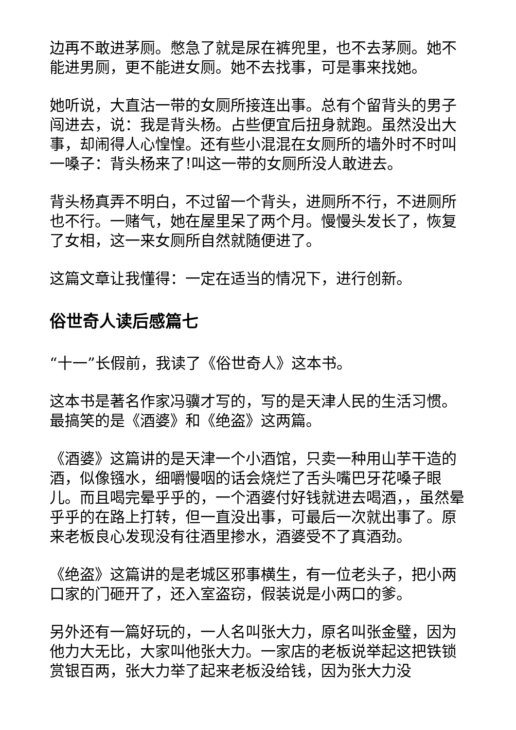边再不敢进茅厕。憋急了就是尿在裤兜里，也不去茅厕。她不能进男厕，更不能进女厕。她不去找事，可是事来找她。
她听说，大直沽一带的女厕所接连出事。总有个留背头的男子闯进去，说：我是背头杨。占些便宜后扭身就跑。虽然没出大事，却闹得人心惶惶。还有些小混混在女厕所的墙外时不时叫一嗓子：背头杨来了!叫这一带的女厕所没人敢进去。
背头杨真弄不明白，不过留一个背头，进厕所不行，不进厕所也不行。一赌气，她在屋里呆了两个月。慢慢头发长了，恢复了女相，这一来女厕所自然就随便进了。
这篇文章让我懂得：一定在适当的情况下，进行创新。
俗世奇人读后感篇七
“十一”长假前，我读了《俗世奇人》这本书。
这本书是著名作家冯骥才写的，写的是天津人民的生活习惯。最搞笑的是《酒婆》和《绝盗》这两篇。
《酒婆》这篇讲的是天津一个小酒馆，只卖一种用山芋干造的酒，似像镪水，细嚼慢咽的话会烧烂了舌头嘴巴牙花嗓子眼儿。而且喝完晕乎乎的，一个酒婆付好钱就进去喝酒，，虽然晕乎乎的在路上打转，但一直没出事，可最后一次就出事了。原来老板良心发现没有往酒里掺水，酒婆受不了真酒劲。
《绝盗》这篇讲的是老城区邪事横生，有一位老头子，把小两口家的门砸开了，还入室盗窃，假装说是小两口的爹。
另外还有一篇好玩的，一人名叫张大力，原名叫张金璧，因为他力大无比，大家叫他张大力。一家店的老板说举起这把铁锁赏银百两，张大力举了起来老板没给钱，因为张大力没